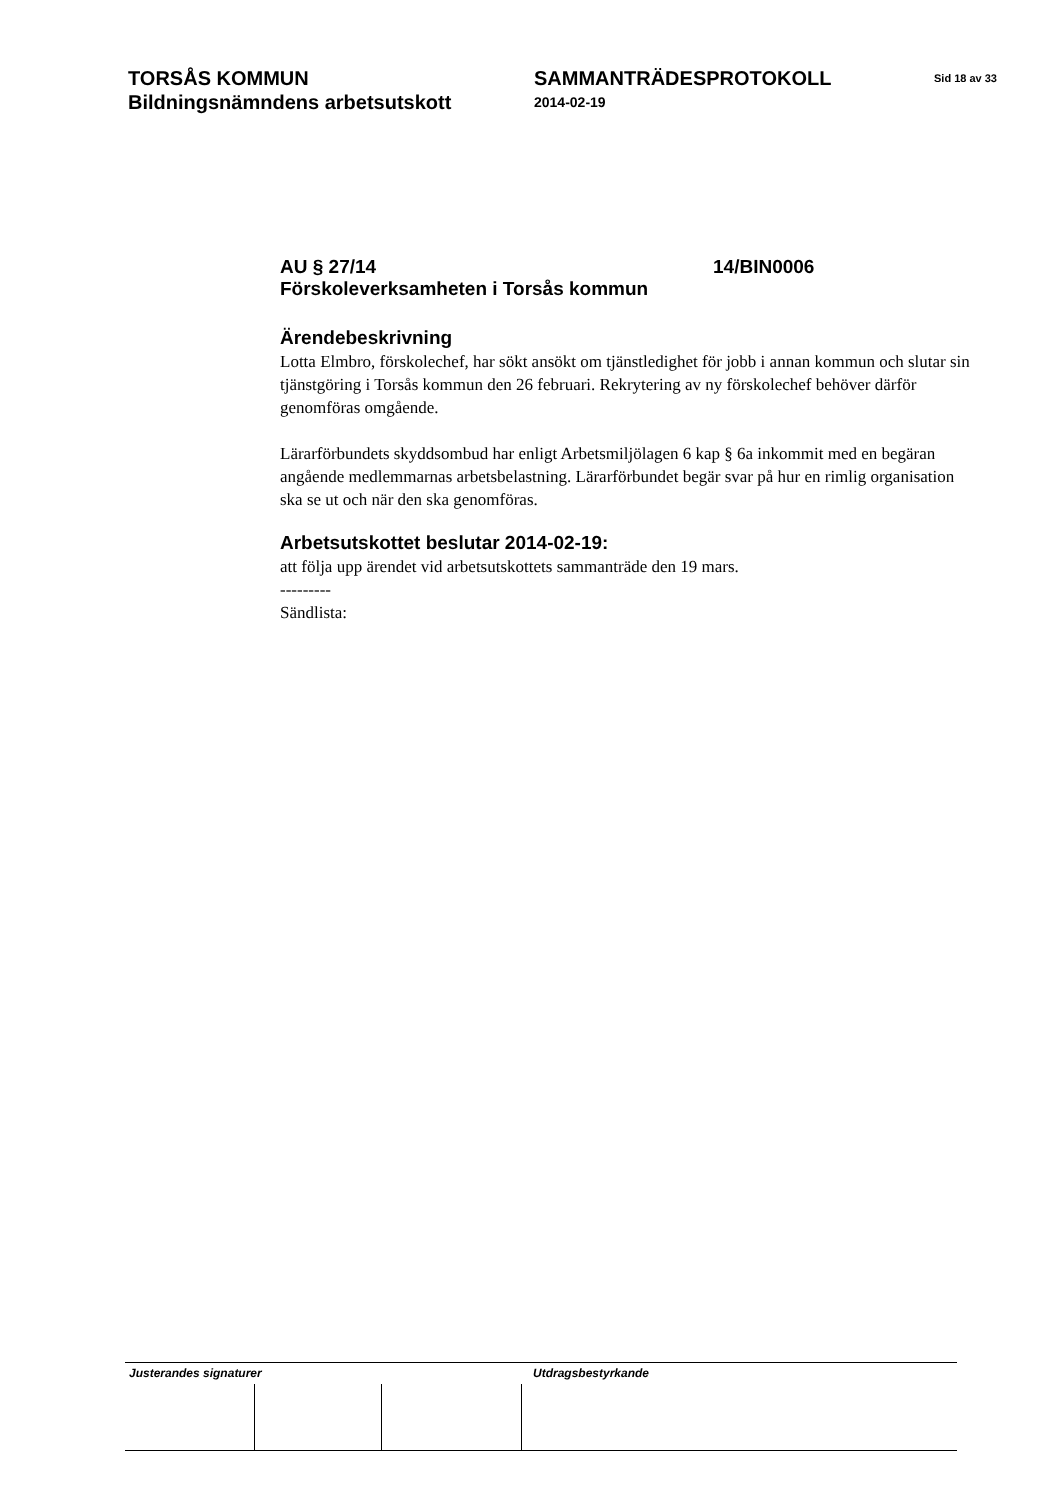TORSÅS KOMMUN
Bildningsnämndens arbetsutskott
SAMMANTRÄDESPROTOKOLL
2014-02-19
Sid 18 av 33
AU § 27/14 14/BIN0006
Förskoleverksamheten i Torsås kommun
Ärendebeskrivning
Lotta Elmbro, förskolechef, har sökt ansökt om tjänstledighet för jobb i annan kommun och slutar sin tjänstgöring i Torsås kommun den 26 februari. Rekrytering av ny förskolechef behöver därför genomföras omgående.
Lärarförbundets skyddsombud har enligt Arbetsmiljölagen 6 kap § 6a inkommit med en begäran angående medlemmarnas arbetsbelastning. Lärarförbundet begär svar på hur en rimlig organisation ska se ut och när den ska genomföras.
Arbetsutskottet beslutar 2014-02-19:
att följa upp ärendet vid arbetsutskottets sammanträde den 19 mars.
---------
Sändlista:
Justerandes signaturer Utdragsbestyrkande